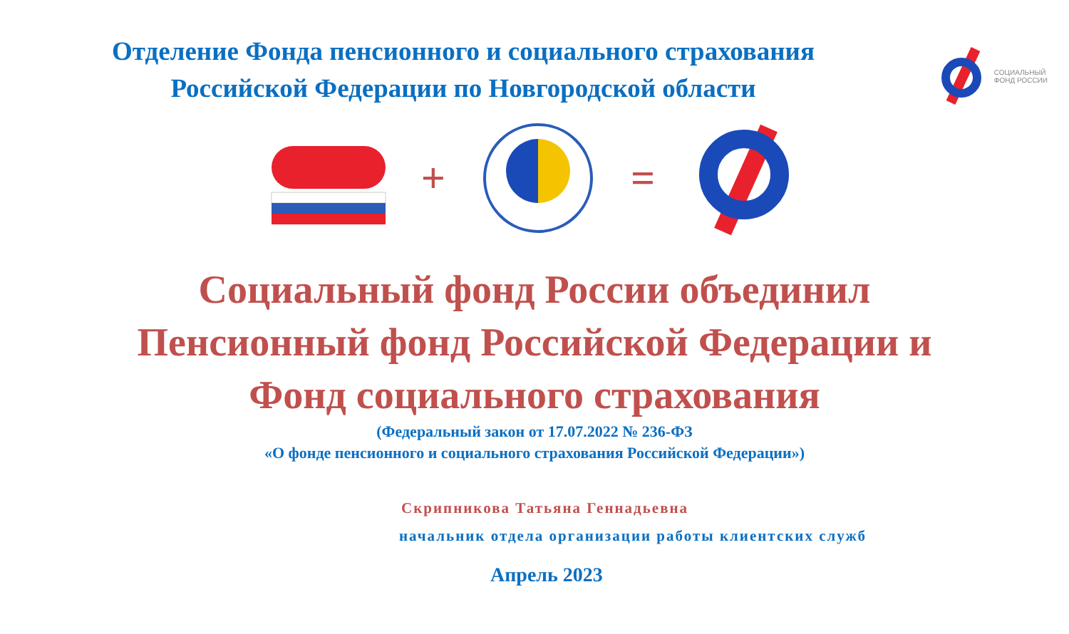СОЦИАЛЬНЫЙ
ФОНД РОССИИ
Отделение Фонда пенсионного и социального страхования
Российской Федерации по Новгородской области
+ =
Социальный фонд России объединил
Пенсионный фонд Российской Федерации и
Фонд социального страхования
(Федеральный закон от 17.07.2022 № 236-ФЗ
«О фонде пенсионного и социального страхования Российской Федерации»)
Скрипникова Татьяна Геннадьевна
начальник отдела организации работы клиентских служб
Апрель 2023